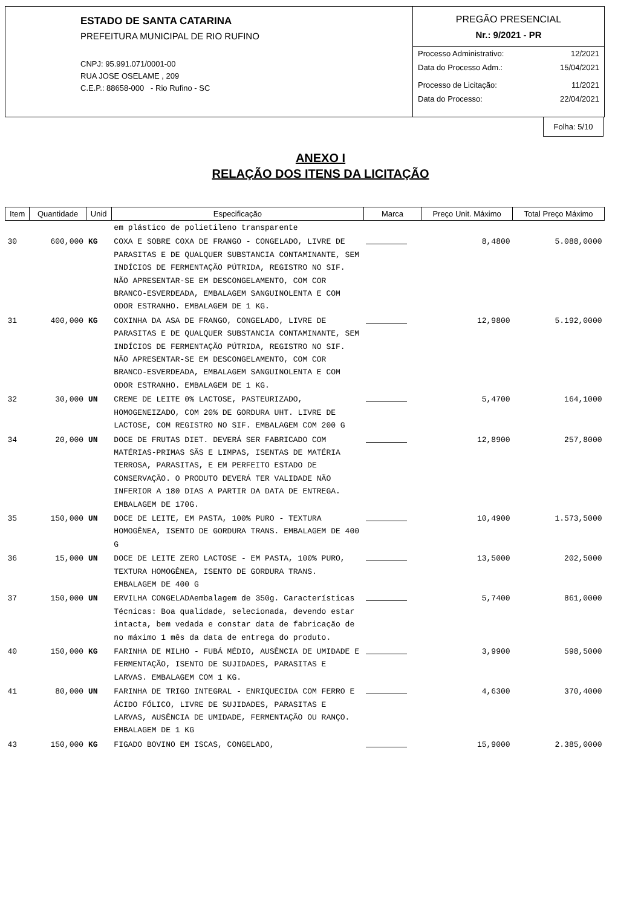ESTADO DE SANTA CATARINA
PREFEITURA MUNICIPAL DE RIO RUFINO
CNPJ: 95.991.071/0001-00
RUA JOSE OSELAME , 209
C.E.P.: 88658-000 - Rio Rufino - SC
PREGÃO PRESENCIAL
Nr.: 9/2021 - PR
Processo Administrativo: 12/2021
Data do Processo Adm.: 15/04/2021
Processo de Licitação: 11/2021
Data do Processo: 22/04/2021
Folha: 5/10
ANEXO I
RELAÇÃO DOS ITENS DA LICITAÇÃO
| Item | Quantidade | Unid | Especificação | Marca | Preço Unit. Máximo | Total Preço Máximo |
| --- | --- | --- | --- | --- | --- | --- |
| | | | em plástico de polietileno transparente | | | |
| 30 | 600,000 | KG | COXA E SOBRE COXA DE FRANGO - CONGELADO, LIVRE DE PARASITAS E DE QUALQUER SUBSTANCIA CONTAMINANTE, SEM INDÍCIOS DE FERMENTAÇÃO PÚTRIDA, REGISTRO NO SIF. NÃO APRESENTAR-SE EM DESCONGELAMENTO, COM COR BRANCO-ESVERDEADA, EMBALAGEM SANGUINOLENTA E COM ODOR ESTRANHO. EMBALAGEM DE 1 KG. | | 8,4800 | 5.088,0000 |
| 31 | 400,000 | KG | COXINHA DA ASA DE FRANGO, CONGELADO, LIVRE DE PARASITAS E DE QUALQUER SUBSTANCIA CONTAMINANTE, SEM INDÍCIOS DE FERMENTAÇÃO PÚTRIDA, REGISTRO NO SIF. NÃO APRESENTAR-SE EM DESCONGELAMENTO, COM COR BRANCO-ESVERDEADA, EMBALAGEM SANGUINOLENTA E COM ODOR ESTRANHO. EMBALAGEM DE 1 KG. | | 12,9800 | 5.192,0000 |
| 32 | 30,000 | UN | CREME DE LEITE 0% LACTOSE, PASTEURIZADO, HOMOGENEIZADO, COM 20% DE GORDURA UHT. LIVRE DE LACTOSE, COM REGISTRO NO SIF. EMBALAGEM COM 200 G | | 5,4700 | 164,1000 |
| 34 | 20,000 | UN | DOCE DE FRUTAS DIET. DEVERÁ SER FABRICADO COM MATÉRIAS-PRIMAS SÃS E LIMPAS, ISENTAS DE MATÉRIA TERROSA, PARASITAS, E EM PERFEITO ESTADO DE CONSERVAÇÃO. O PRODUTO DEVERÁ TER VALIDADE NÃO INFERIOR A 180 DIAS A PARTIR DA DATA DE ENTREGA. EMBALAGEM DE 170G. | | 12,8900 | 257,8000 |
| 35 | 150,000 | UN | DOCE DE LEITE, EM PASTA, 100% PURO - TEXTURA HOMOGÊNEA, ISENTO DE GORDURA TRANS. EMBALAGEM DE 400 G | | 10,4900 | 1.573,5000 |
| 36 | 15,000 | UN | DOCE DE LEITE ZERO LACTOSE - EM PASTA, 100% PURO, TEXTURA HOMOGÊNEA, ISENTO DE GORDURA TRANS. EMBALAGEM DE 400 G | | 13,5000 | 202,5000 |
| 37 | 150,000 | UN | ERVILHA CONGELADAembalagem de 350g. Características Técnicas: Boa qualidade, selecionada, devendo estar intacta, bem vedada e constar data de fabricação de no máximo 1 mês da data de entrega do produto. | | 5,7400 | 861,0000 |
| 40 | 150,000 | KG | FARINHA DE MILHO - FUBÁ MÉDIO, AUSÊNCIA DE UMIDADE E FERMENTAÇÃO, ISENTO DE SUJIDADES, PARASITAS E LARVAS. EMBALAGEM COM 1 KG. | | 3,9900 | 598,5000 |
| 41 | 80,000 | UN | FARINHA DE TRIGO INTEGRAL - ENRIQUECIDA COM FERRO E ÁCIDO FÓLICO, LIVRE DE SUJIDADES, PARASITAS E LARVAS, AUSÊNCIA DE UMIDADE, FERMENTAÇÃO OU RANÇO. EMBALAGEM DE 1 KG | | 4,6300 | 370,4000 |
| 43 | 150,000 | KG | FIGADO BOVINO EM ISCAS, CONGELADO, | | 15,9000 | 2.385,0000 |